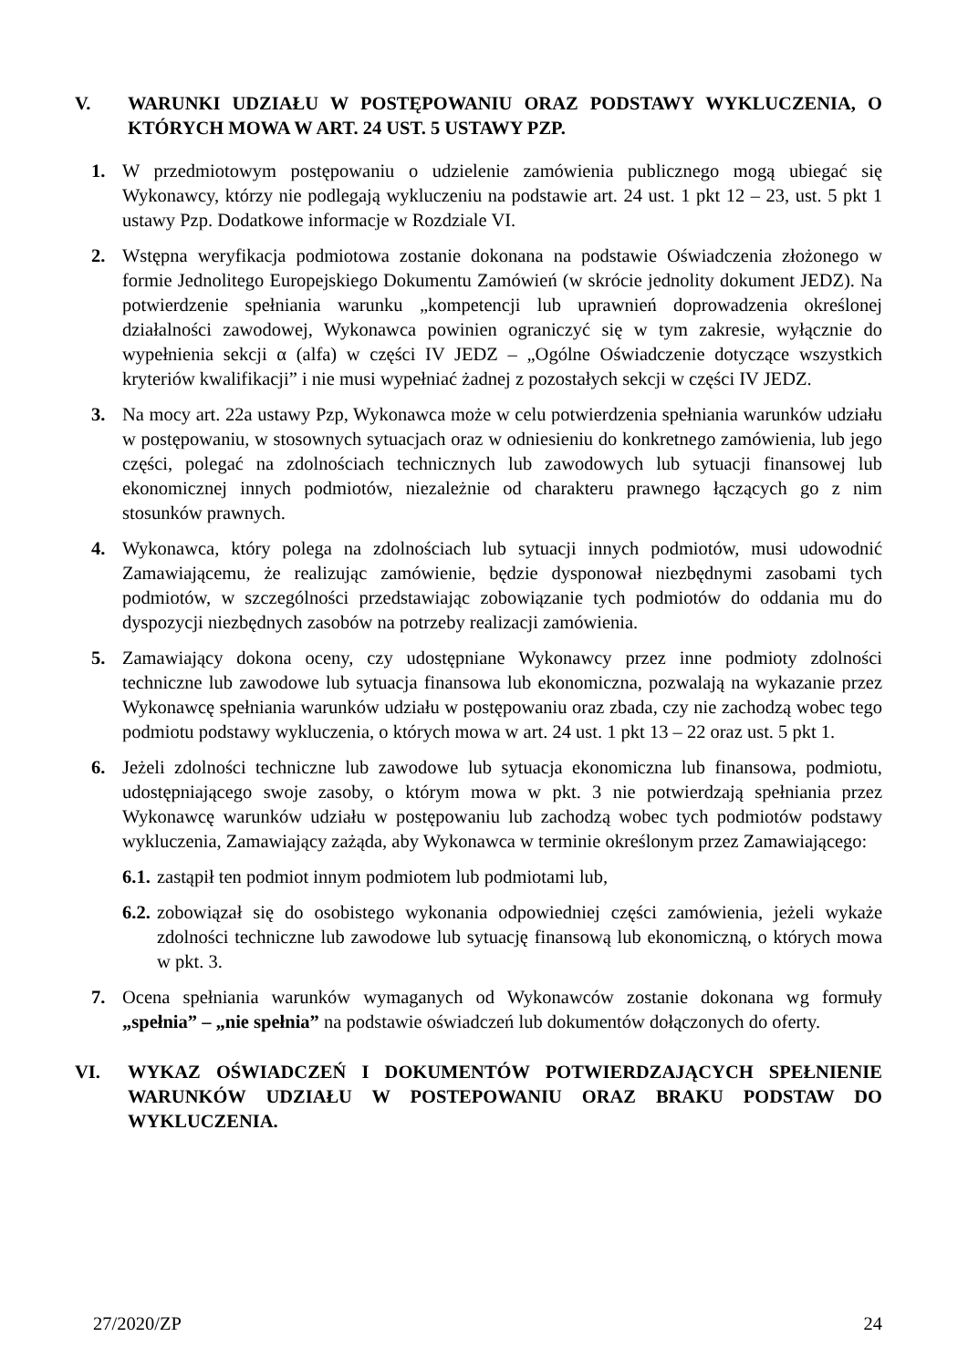V. WARUNKI UDZIAŁU W POSTĘPOWANIU ORAZ PODSTAWY WYKLUCZENIA, O KTÓRYCH MOWA W ART. 24 UST. 5 USTAWY PZP.
1. W przedmiotowym postępowaniu o udzielenie zamówienia publicznego mogą ubiegać się Wykonawcy, którzy nie podlegają wykluczeniu na podstawie art. 24 ust. 1 pkt 12 – 23, ust. 5 pkt 1 ustawy Pzp. Dodatkowe informacje w Rozdziale VI.
2. Wstępna weryfikacja podmiotowa zostanie dokonana na podstawie Oświadczenia złożonego w formie Jednolitego Europejskiego Dokumentu Zamówień (w skrócie jednolity dokument JEDZ). Na potwierdzenie spełniania warunku „kompetencji lub uprawnień doprowadzenia określonej działalności zawodowej, Wykonawca powinien ograniczyć się w tym zakresie, wyłącznie do wypełnienia sekcji α (alfa) w części IV JEDZ – „Ogólne Oświadczenie dotyczące wszystkich kryteriów kwalifikacji” i nie musi wypełniać żadnej z pozostałych sekcji w części IV JEDZ.
3. Na mocy art. 22a ustawy Pzp, Wykonawca może w celu potwierdzenia spełniania warunków udziału w postępowaniu, w stosownych sytuacjach oraz w odniesieniu do konkretnego zamówienia, lub jego części, polegać na zdolnościach technicznych lub zawodowych lub sytuacji finansowej lub ekonomicznej innych podmiotów, niezależnie od charakteru prawnego łączących go z nim stosunków prawnych.
4. Wykonawca, który polega na zdolnościach lub sytuacji innych podmiotów, musi udowodnić Zamawiającemu, że realizując zamówienie, będzie dysponował niezbędnymi zasobami tych podmiotów, w szczególności przedstawiając zobowiązanie tych podmiotów do oddania mu do dyspozycji niezbędnych zasobów na potrzeby realizacji zamówienia.
5. Zamawiający dokona oceny, czy udostępniane Wykonawcy przez inne podmioty zdolności techniczne lub zawodowe lub sytuacja finansowa lub ekonomiczna, pozwalają na wykazanie przez Wykonawcę spełniania warunków udziału w postępowaniu oraz zbada, czy nie zachodzą wobec tego podmiotu podstawy wykluczenia, o których mowa w art. 24 ust. 1 pkt 13 – 22 oraz ust. 5 pkt 1.
6. Jeżeli zdolności techniczne lub zawodowe lub sytuacja ekonomiczna lub finansowa, podmiotu, udostępniającego swoje zasoby, o którym mowa w pkt. 3 nie potwierdzają spełniania przez Wykonawcę warunków udziału w postępowaniu lub zachodzą wobec tych podmiotów podstawy wykluczenia, Zamawiający zażąda, aby Wykonawca w terminie określonym przez Zamawiającego:
6.1. zastąpił ten podmiot innym podmiotem lub podmiotami lub,
6.2. zobowiązał się do osobistego wykonania odpowiedniej części zamówienia, jeżeli wykaże zdolności techniczne lub zawodowe lub sytuację finansową lub ekonomiczną, o których mowa w pkt. 3.
7. Ocena spełniania warunków wymaganych od Wykonawców zostanie dokonana wg formuły „spełnia” – „nie spełnia” na podstawie oświadczeń lub dokumentów dołączonych do oferty.
VI. WYKAZ OŚWIADCZEŃ I DOKUMENTÓW POTWIERDZAJĄCYCH SPEŁNIENIE WARUNKÓW UDZIAŁU W POSTEPOWANIU ORAZ BRAKU PODSTAW DO WYKLUCZENIA.
27/2020/ZP 24